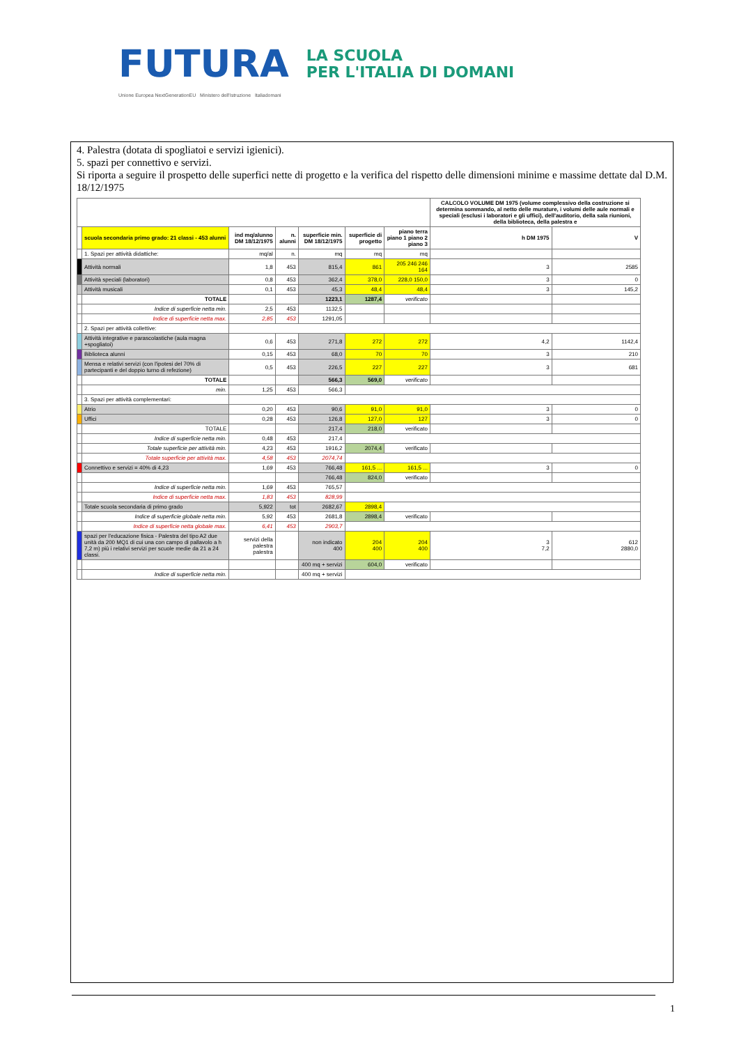FUTURA LA SCUOLA
PER L'ITALIA DI DOMANI
Unione Europea NextGenerationEU Ministero dell'Istruzione Italiadomani
4. Palestra (dotata di spogliatoi e servizi igienici).
5. spazi per connettivo e servizi.
Si riporta a seguire il prospetto delle superfici nette di progetto e la verifica del rispetto delle dimensioni minime e massime dettate dal D.M. 18/12/1975
| | | | | | | | CALCOLO VOLUME DM 1975 (volume complessivo della costruzione si determina sommando, al netto delle murature, i volumi delle aule normali e speciali (esclusi i laboratori e gli uffici), dell'auditorio, della sala riunioni, della biblioteca, della palestra e | |
| --- | --- | --- | --- | --- | --- | --- | --- | --- |
| | scuola secondaria primo grado: 21 classi - 453 alunni | ind mq/alunno DM 18/12/1975 | n. alunni | superficie min. DM 18/12/1975 | superficie di progetto | piano terra piano 1 piano 2 piano 3 | h DM 1975 | V |
| | 1. Spazi per attività didattiche: | mq/al | n. | mq | mq | mq | | |
| | Attività normali | 1,8 | 453 | 815,4 | 861 | 205 246 246 164 | 3 | 2585 |
| | Attività speciali (laboratori) | 0,8 | 453 | 362,4 | 378,0 | 228,0 150,0 | 3 | 0 |
| | Attività musicali | 0,1 | 453 | 45,3 | 48,4 | 48,4 | 3 | 145,2 |
| | TOTALE | | | 1223,1 | 1287,4 | verificato | | |
| | Indice di superficie netta min. | 2,5 | 453 | 1132,5 | | | | |
| | Indice di superficie netta max. | 2,85 | 453 | 1291,05 | | | | |
| | 2. Spazi per attività collettive: | | | | | | | |
| | Attività integrative e parascolastiche (aula magna +spogliatoi) | 0,6 | 453 | 271,8 | 272 | 272 | 4,2 | 1142,4 |
| | Biblioteca alunni | 0,15 | 453 | 68,0 | 70 | 70 | 3 | 210 |
| | Mensa e relativi servizi (con l'ipotesi del 70% di partecipanti e del doppio turno di refezione) | 0,5 | 453 | 226,5 | 227 | 227 | 3 | 681 |
| | TOTALE | | | 566,3 | 569,0 | verificato | | |
| | min. | 1,25 | 453 | 566,3 | | | | |
| | 3. Spazi per attività complementari: | | | | | | | |
| | Atrio | 0,20 | 453 | 90,6 | 91,0 | 91,0 | 3 | 0 |
| | Uffici | 0,28 | 453 | 126,8 | 127,0 | 127 | 3 | 0 |
| | TOTALE | | | 217,4 | 218,0 | verificato | | |
| | Indice di superficie netta min. | 0,48 | 453 | 217,4 | | | | |
| | Totale superficie per attività min. | 4,23 | 453 | 1916,2 | 2074,4 | verificato | | |
| | Totale superficie per attività max. | 4,58 | 453 | 2074,74 | | | | |
| | Connettivo e servizi = 40% di 4,23 | 1,69 | 453 | 766,48 | 161,5 ... | 161,5 ... | 3 | 0 |
| | | | | 766,48 | 824,0 | verificato | | |
| | Indice di superficie netta min. | 1,69 | 453 | 765,57 | | | | |
| | Indice di superficie netta max. | 1,83 | 453 | 828,99 | | | | |
| | Totale scuola secondaria di primo grado | 5,922 | tot | 2682,67 | 2898,4 | | | |
| | Indice di superficie globale netta min. | 5,92 | 453 | 2681,8 | 2898,4 | verificato | | |
| | Indice di superficie netta globale max. | 6,41 | 453 | 2903,7 | | | | |
| | spazi per l'educazione fisica - Palestra del tipo A2 due unità da 200 MQ1 di cui una con campo di pallavolo a h 7,2 m) più i relativi servizi per scuole medie da 21 a 24 classi. | servizi della palestra palestra | | non indicato 400 | 204 400 | 204 400 | 3 7,2 | 612 2880,0 |
| | | | | 400 mq + servizi | 604,0 | verificato | | |
| | Indice di superficie netta min. | | | 400 mq + servizi | | | | |
1